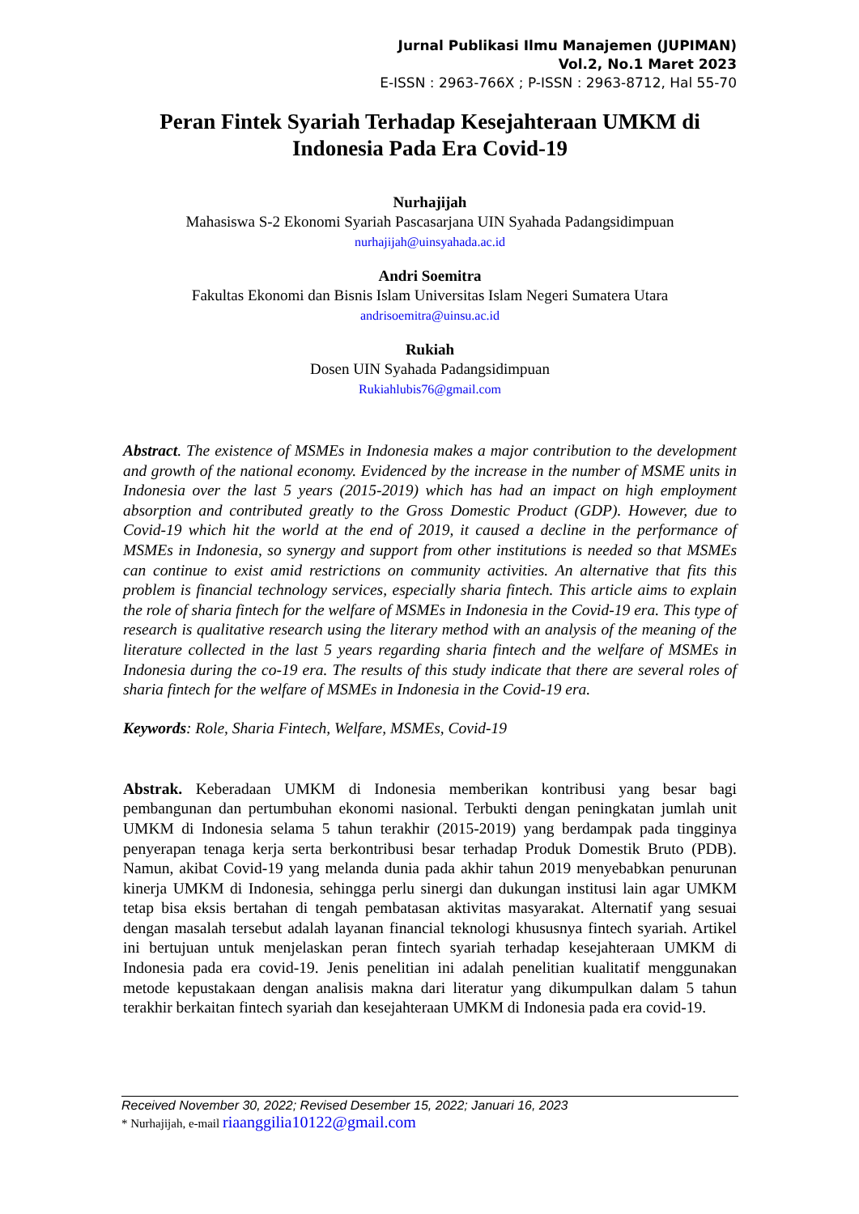Jurnal Publikasi Ilmu Manajemen (JUPIMAN)
Vol.2, No.1 Maret 2023
E-ISSN : 2963-766X ; P-ISSN : 2963-8712, Hal 55-70
Peran Fintek Syariah Terhadap Kesejahteraan UMKM di Indonesia Pada Era Covid-19
Nurhajijah
Mahasiswa S-2 Ekonomi Syariah Pascasarjana UIN Syahada Padangsidimpuan
nurhajijah@uinsyahada.ac.id
Andri Soemitra
Fakultas Ekonomi dan Bisnis Islam Universitas Islam Negeri Sumatera Utara
andrisoemitra@uinsu.ac.id
Rukiah
Dosen UIN Syahada Padangsidimpuan
Rukiahlubis76@gmail.com
Abstract. The existence of MSMEs in Indonesia makes a major contribution to the development and growth of the national economy. Evidenced by the increase in the number of MSME units in Indonesia over the last 5 years (2015-2019) which has had an impact on high employment absorption and contributed greatly to the Gross Domestic Product (GDP). However, due to Covid-19 which hit the world at the end of 2019, it caused a decline in the performance of MSMEs in Indonesia, so synergy and support from other institutions is needed so that MSMEs can continue to exist amid restrictions on community activities. An alternative that fits this problem is financial technology services, especially sharia fintech. This article aims to explain the role of sharia fintech for the welfare of MSMEs in Indonesia in the Covid-19 era. This type of research is qualitative research using the literary method with an analysis of the meaning of the literature collected in the last 5 years regarding sharia fintech and the welfare of MSMEs in Indonesia during the co-19 era. The results of this study indicate that there are several roles of sharia fintech for the welfare of MSMEs in Indonesia in the Covid-19 era.
Keywords: Role, Sharia Fintech, Welfare, MSMEs, Covid-19
Abstrak. Keberadaan UMKM di Indonesia memberikan kontribusi yang besar bagi pembangunan dan pertumbuhan ekonomi nasional. Terbukti dengan peningkatan jumlah unit UMKM di Indonesia selama 5 tahun terakhir (2015-2019) yang berdampak pada tingginya penyerapan tenaga kerja serta berkontribusi besar terhadap Produk Domestik Bruto (PDB). Namun, akibat Covid-19 yang melanda dunia pada akhir tahun 2019 menyebabkan penurunan kinerja UMKM di Indonesia, sehingga perlu sinergi dan dukungan institusi lain agar UMKM tetap bisa eksis bertahan di tengah pembatasan aktivitas masyarakat. Alternatif yang sesuai dengan masalah tersebut adalah layanan financial teknologi khususnya fintech syariah. Artikel ini bertujuan untuk menjelaskan peran fintech syariah terhadap kesejahteraan UMKM di Indonesia pada era covid-19. Jenis penelitian ini adalah penelitian kualitatif menggunakan metode kepustakaan dengan analisis makna dari literatur yang dikumpulkan dalam 5 tahun terakhir berkaitan fintech syariah dan kesejahteraan UMKM di Indonesia pada era covid-19.
Received November 30, 2022; Revised Desember 15, 2022; Januari 16, 2023
* Nurhajijah, e-mail riaanggilia10122@gmail.com